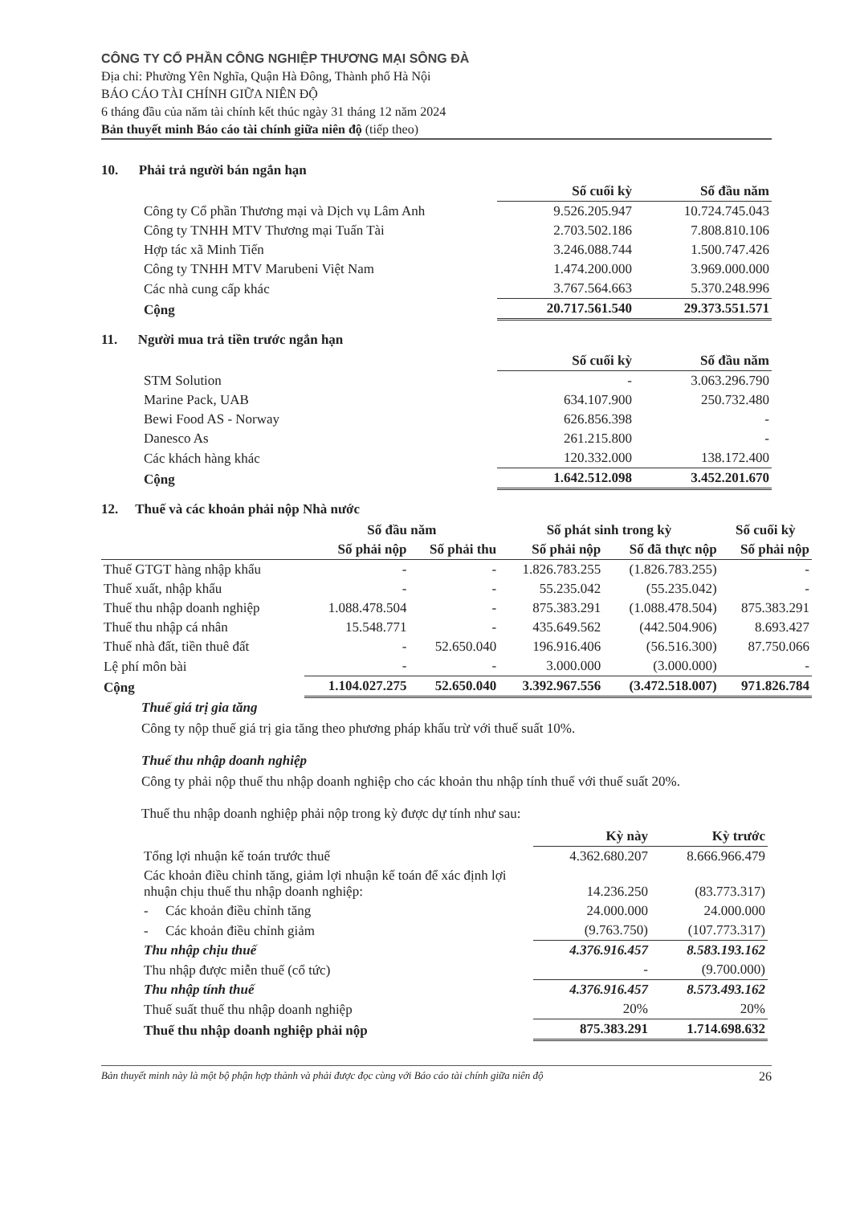CÔNG TY CỔ PHẦN CÔNG NGHIỆP THƯƠNG MẠI SÔNG ĐÀ
Địa chỉ: Phường Yên Nghĩa, Quận Hà Đông, Thành phố Hà Nội
BÁO CÁO TÀI CHÍNH GIỮA NIÊN ĐỘ
6 tháng đầu của năm tài chính kết thúc ngày 31 tháng 12 năm 2024
Bản thuyết minh Báo cáo tài chính giữa niên độ (tiếp theo)
10. Phải trả người bán ngắn hạn
| | Số cuối kỳ | Số đầu năm |
| Công ty Cổ phần Thương mại và Dịch vụ Lâm Anh | 9.526.205.947 | 10.724.745.043 |
| Công ty TNHH MTV Thương mại Tuấn Tài | 2.703.502.186 | 7.808.810.106 |
| Hợp tác xã Minh Tiến | 3.246.088.744 | 1.500.747.426 |
| Công ty TNHH MTV Marubeni Việt Nam | 1.474.200.000 | 3.969.000.000 |
| Các nhà cung cấp khác | 3.767.564.663 | 5.370.248.996 |
| Cộng | 20.717.561.540 | 29.373.551.571 |
11. Người mua trả tiền trước ngắn hạn
| | Số cuối kỳ | Số đầu năm |
| STM Solution | - | 3.063.296.790 |
| Marine Pack, UAB | 634.107.900 | 250.732.480 |
| Bewi Food AS - Norway | 626.856.398 | - |
| Danesco As | 261.215.800 | - |
| Các khách hàng khác | 120.332.000 | 138.172.400 |
| Cộng | 1.642.512.098 | 3.452.201.670 |
12. Thuế và các khoản phải nộp Nhà nước
| | Số đầu năm | | Số phát sinh trong kỳ | | Số cuối kỳ |
| | Số phải nộp | Số phải thu | Số phải nộp | Số đã thực nộp | Số phải nộp |
| Thuế GTGT hàng nhập khẩu | - | - | 1.826.783.255 | (1.826.783.255) | - |
| Thuế xuất, nhập khẩu | - | - | 55.235.042 | (55.235.042) | - |
| Thuế thu nhập doanh nghiệp | 1.088.478.504 | - | 875.383.291 | (1.088.478.504) | 875.383.291 |
| Thuế thu nhập cá nhân | 15.548.771 | - | 435.649.562 | (442.504.906) | 8.693.427 |
| Thuế nhà đất, tiền thuê đất | - | 52.650.040 | 196.916.406 | (56.516.300) | 87.750.066 |
| Lệ phí môn bài | - | - | 3.000.000 | (3.000.000) | - |
| Cộng | 1.104.027.275 | 52.650.040 | 3.392.967.556 | (3.472.518.007) | 971.826.784 |
Thuế giá trị gia tăng
Công ty nộp thuế giá trị gia tăng theo phương pháp khấu trừ với thuế suất 10%.
Thuế thu nhập doanh nghiệp
Công ty phải nộp thuế thu nhập doanh nghiệp cho các khoản thu nhập tính thuế với thuế suất 20%.
Thuế thu nhập doanh nghiệp phải nộp trong kỳ được dự tính như sau:
| | Kỳ này | Kỳ trước |
| Tổng lợi nhuận kế toán trước thuế | 4.362.680.207 | 8.666.966.479 |
| Các khoản điều chỉnh tăng, giảm lợi nhuận kế toán để xác định lợi nhuận chịu thuế thu nhập doanh nghiệp: | 14.236.250 | (83.773.317) |
| - Các khoản điều chỉnh tăng | 24.000.000 | 24.000.000 |
| - Các khoản điều chỉnh giảm | (9.763.750) | (107.773.317) |
| Thu nhập chịu thuế | 4.376.916.457 | 8.583.193.162 |
| Thu nhập được miễn thuế (cổ tức) | - | (9.700.000) |
| Thu nhập tính thuế | 4.376.916.457 | 8.573.493.162 |
| Thuế suất thuế thu nhập doanh nghiệp | 20% | 20% |
| Thuế thu nhập doanh nghiệp phải nộp | 875.383.291 | 1.714.698.632 |
Bản thuyết minh này là một bộ phận hợp thành và phải được đọc cùng với Báo cáo tài chính giữa niên độ 26